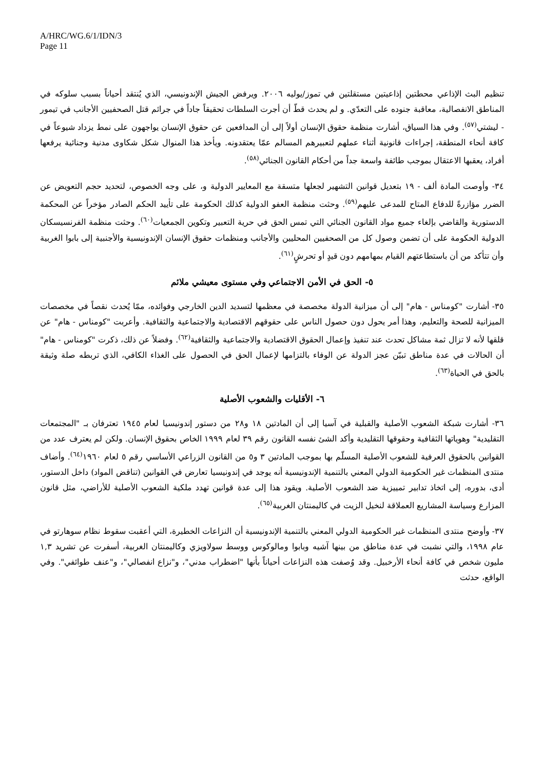A/HRC/WG.6/1/IDN/3
Page 11
تنظيم البث الإذاعي محطتين إذاعيتين مستقلتين في تموز/يوليه ٢٠٠٦. ويرفض الجيش الإندونيسي، الذي يُنتقد أحياناً بسبب سلوكه في المناطق الانفصالية، معاقبة جنوده على التعدّي. و لم يحدث قطّ أن أجرت السلطات تحقيقاً جاداً في جرائم قتل الصحفيين الأجانب في تيمور - ليشتي<sup>(٥٧)</sup>. وفي هذا السياق، أشارت منظمة حقوق الإنسان أولاً إلى أن المدافعين عن حقوق الإنسان يواجهون على نمط يزداد شيوعاً في كافة أنحاء المنطقة، إجراءات قانونية أثناء عملهم لتعبيرهم المسالم عمّا يعتقدونه. ويأخذ هذا المنوال شكل شكاوى مدنية وجنائية يرفعها أفراد، يعقبها الاعتقال بموجب طائفة واسعة جداً من أحكام القانون الجنائي<sup>(٥٨)</sup>.
٣٤- وأوصت المادة ألف - ١٩ بتعديل قوانين التشهير لجعلها متسقة مع المعايير الدولية و، على وجه الخصوص، لتحديد حجم التعويض عن الضرر مؤازرةً للدفاع المتاح للمدعى عليهم<sup>(٥٩)</sup>. وحثت منظمة العفو الدولية كذلك الحكومة على تأييد الحكم الصادر مؤخراً عن المحكمة الدستورية والقاضي بإلغاء جميع مواد القانون الجنائي التي تمس الحق في حرية التعبير وتكوين الجمعيات<sup>(٦٠)</sup>. وحثت منظمة الفرنسيسكان الدولية الحكومة على أن تضمن وصول كل من الصحفيين المحليين والأجانب ومنظمات حقوق الإنسان الإندونيسية والأجنبية إلى بابوا الغربية وأن تتأكد من أن باستطاعتهم القيام بمهامهم دون قيدٍ أو تحرشٍ<sup>(٦١)</sup>.
٥- الحق في الأمن الاجتماعي وفي مستوى معيشي ملائم
٣٥- أشارت "كومناس - هام" إلى أن ميزانية الدولة مخصصة في معظمها لتسديد الدين الخارجي وفوائده، ممّا يُحدث نقصاً في مخصصات الميزانية للصحة والتعليم، وهذا أمر يحول دون حصول الناس على حقوقهم الاقتصادية والاجتماعية والثقافية. وأعربت "كومناس - هام" عن قلقها لأنه لا تزال ثمة مشاكل تحدث عند تنفيذ وإعمال الحقوق الاقتصادية والاجتماعية والثقافية<sup>(٦٢)</sup>. وفضلاً عن ذلك، ذكرت "كومناس - هام" أن الحالات في عدة مناطق تبيّن عجز الدولة عن الوفاء بالتزامها لإعمال الحق في الحصول على الغذاء الكافي، الذي تربطه صلة وثيقة بالحق في الحياة<sup>(٦٣)</sup>.
٦- الأقليات والشعوب الأصلية
٣٦- أشارت شبكة الشعوب الأصلية والقبلية في آسيا إلى أن المادتين ١٨ و٢٨ من دستور إندونيسيا لعام ١٩٤٥ تعترفان بـ "المجتمعات التقليدية" وهوياتها الثقافية وحقوقها التقليدية وأكد الشئ نفسه القانون رقم ٣٩ لعام ١٩٩٩ الخاص بحقوق الإنسان. ولكن لم يعترف عدد من القوانين بالحقوق العرفية للشعوب الأصلية المسلّم بها بموجب المادتين ٣ و٥ من القانون الزراعي الأساسي رقم ٥ لعام ١٩٦٠<sup>(٦٤)</sup>. وأضاف منتدى المنظمات غير الحكومية الدولي المعني بالتنمية الإندونيسية أنه يوجد في إندونيسيا تعارض في القوانين (تناقض المواد) داخل الدستور، أدى، بدوره، إلى اتخاذ تدابير تمييزية ضد الشعوب الأصلية. ويقود هذا إلى عدة قوانين تهدد ملكية الشعوب الأصلية للأراضي، مثل قانون المزارع وسياسة المشاريع العملاقة لنخيل الزيت في كاليمنتان الغربية<sup>(٦٥)</sup>.
٣٧- وأوضح منتدى المنظمات غير الحكومية الدولي المعني بالتنمية الإندونيسية أن النزاعات الخطيرة، التي أعقبت سقوط نظام سوهارتو في عام ١٩٩٨، والتي نشبت في عدة مناطق من بينها آشيه وبابوا ومالوكوس ووسط سولاويزي وكاليمنتان الغربية، أسفرت عن تشريد ١,٣ مليون شخص في كافة أنحاء الأرخبيل. وقد وُصفت هذه النزاعات أحياناً بأنها "اضطراب مدني"، و"نزاع انفصالي"، و"عنف طوائفي". وفي الواقع، حدثت